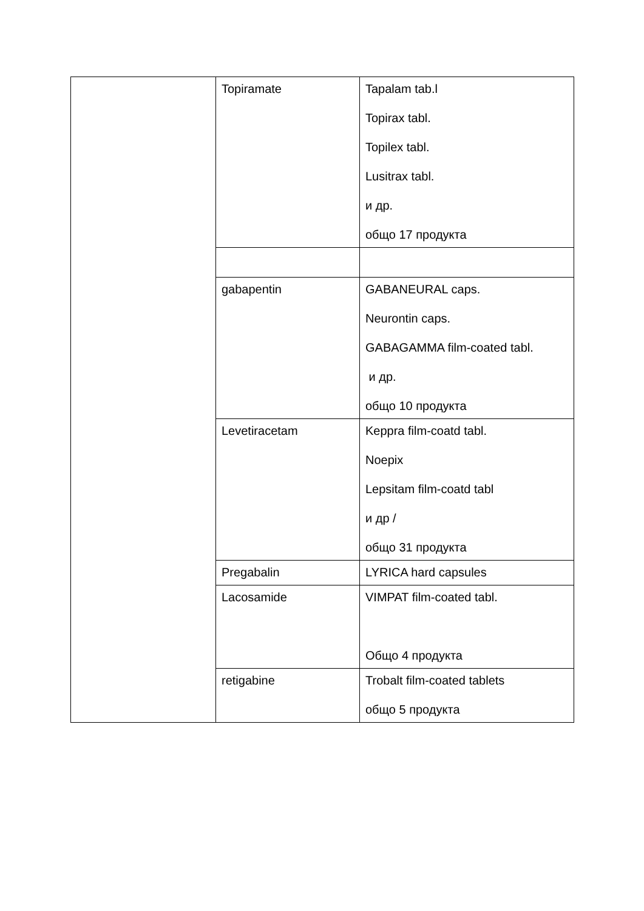| | Topiramate | Tapalam tab.l Topirax tabl. Topilex tabl. Lusitrax tabl. и др. общо 17 продукта |
| | gabapentin | GABANEURAL caps. Neurontin caps. GABAGAMMA film-coated tabl. и др. общо 10 продукта |
| | Levetiracetam | Keppra film-coatd tabl. Noepix Lepsitam film-coatd tabl и др / общо 31 продукта |
| | Pregabalin | LYRICA hard capsules |
| | Lacosamide | VIMPAT film-coated tabl. Общо 4 продукта |
| | retigabine | Trobalt film-coated tablets общо 5 продукта |